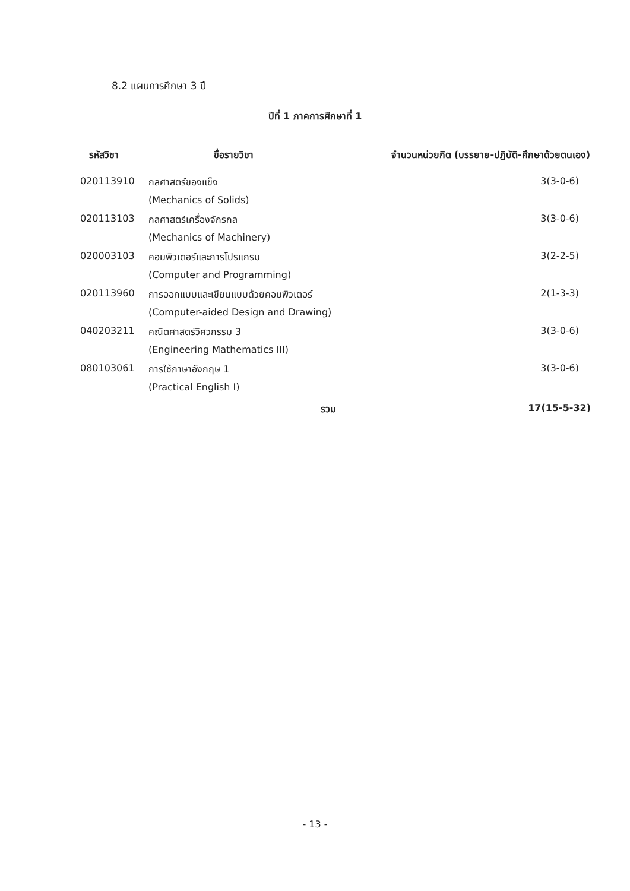8.2 แผนการศึกษา 3 ปี
ปีที่ 1 ภาคการศึกษาที่ 1
| รหัสวิชา | ชื่อรายวิชา | จำนวนหน่วยกิต (บรรยาย-ปฏิบัติ-ศึกษาด้วยตนเอง) |
| --- | --- | --- |
| 020113910 | กลศาสตร์ของแข็ง | 3(3-0-6) |
| | (Mechanics of Solids) | |
| 020113103 | กลศาสตร์เครื่องจักรกล | 3(3-0-6) |
| | (Mechanics of Machinery) | |
| 020003103 | คอมพิวเตอร์และการโปรแกรม | 3(2-2-5) |
| | (Computer and Programming) | |
| 020113960 | การออกแบบและเขียนแบบด้วยคอมพิวเตอร์ | 2(1-3-3) |
| | (Computer-aided Design and Drawing) | |
| 040203211 | คณิตศาสตร์วิศวกรรม 3 | 3(3-0-6) |
| | (Engineering Mathematics III) | |
| 080103061 | การใช้ภาษาอังกฤษ 1 | 3(3-0-6) |
| | (Practical English I) | |
| | รวม | 17(15-5-32) |
- 13 -